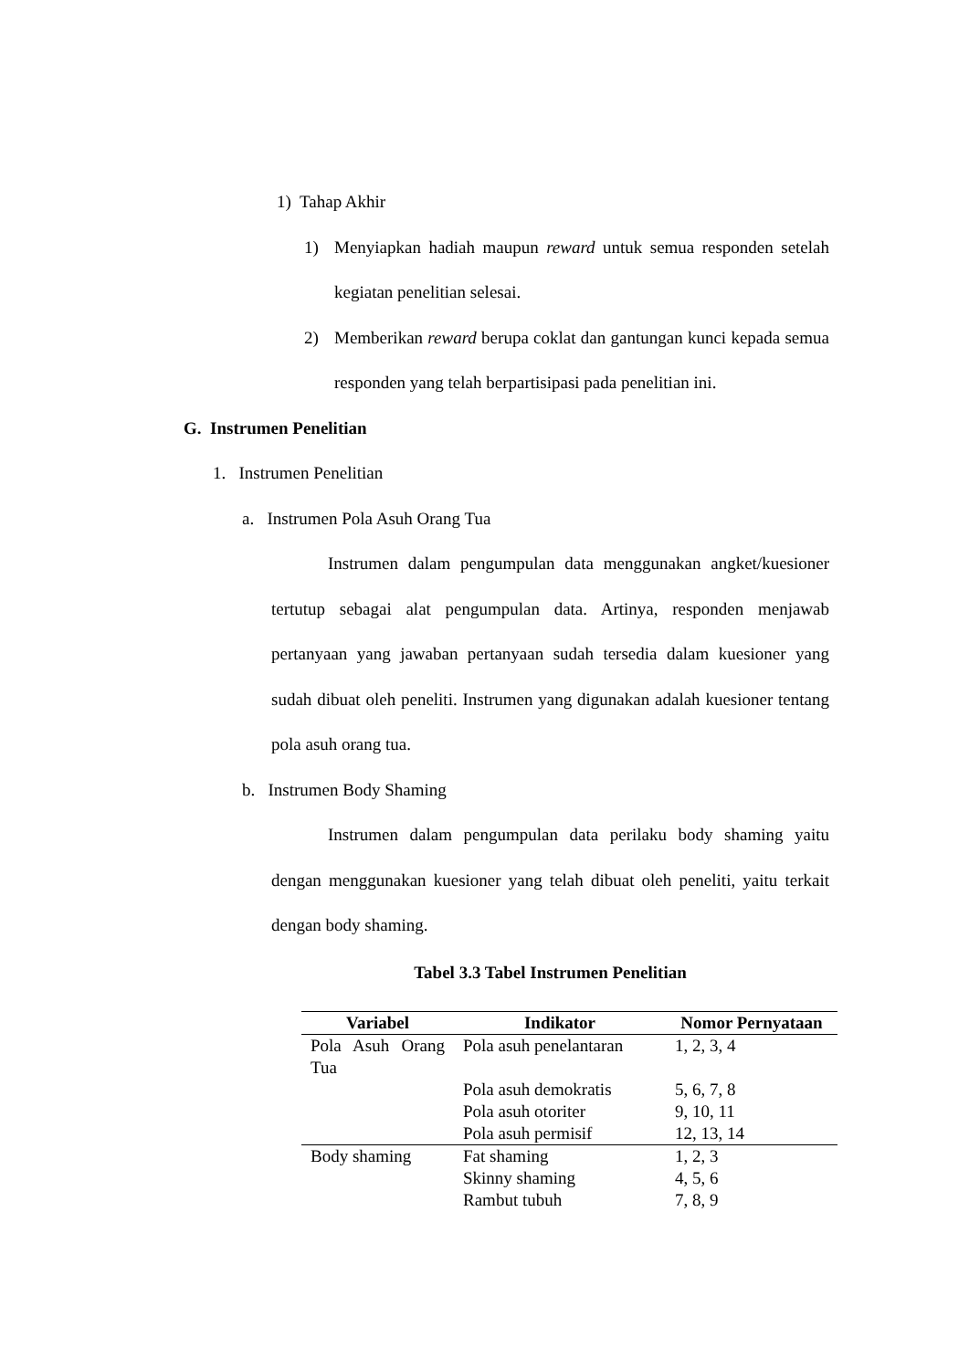1) Tahap Akhir
1) Menyiapkan hadiah maupun reward untuk semua responden setelah kegiatan penelitian selesai.
2) Memberikan reward berupa coklat dan gantungan kunci kepada semua responden yang telah berpartisipasi pada penelitian ini.
G. Instrumen Penelitian
1. Instrumen Penelitian
a. Instrumen Pola Asuh Orang Tua
Instrumen dalam pengumpulan data menggunakan angket/kuesioner tertutup sebagai alat pengumpulan data. Artinya, responden menjawab pertanyaan yang jawaban pertanyaan sudah tersedia dalam kuesioner yang sudah dibuat oleh peneliti. Instrumen yang digunakan adalah kuesioner tentang pola asuh orang tua.
b. Instrumen Body Shaming
Instrumen dalam pengumpulan data perilaku body shaming yaitu dengan menggunakan kuesioner yang telah dibuat oleh peneliti, yaitu terkait dengan body shaming.
Tabel 3.3 Tabel Instrumen Penelitian
| Variabel | Indikator | Nomor Pernyataan |
| --- | --- | --- |
| Pola Asuh Orang Tua | Pola asuh penelantaran | 1, 2, 3, 4 |
| | Pola asuh demokratis | 5, 6, 7, 8 |
| | Pola asuh otoriter | 9, 10, 11 |
| | Pola asuh permisif | 12, 13, 14 |
| Body shaming | Fat shaming | 1, 2, 3 |
| | Skinny shaming | 4, 5, 6 |
| | Rambut tubuh | 7, 8, 9 |